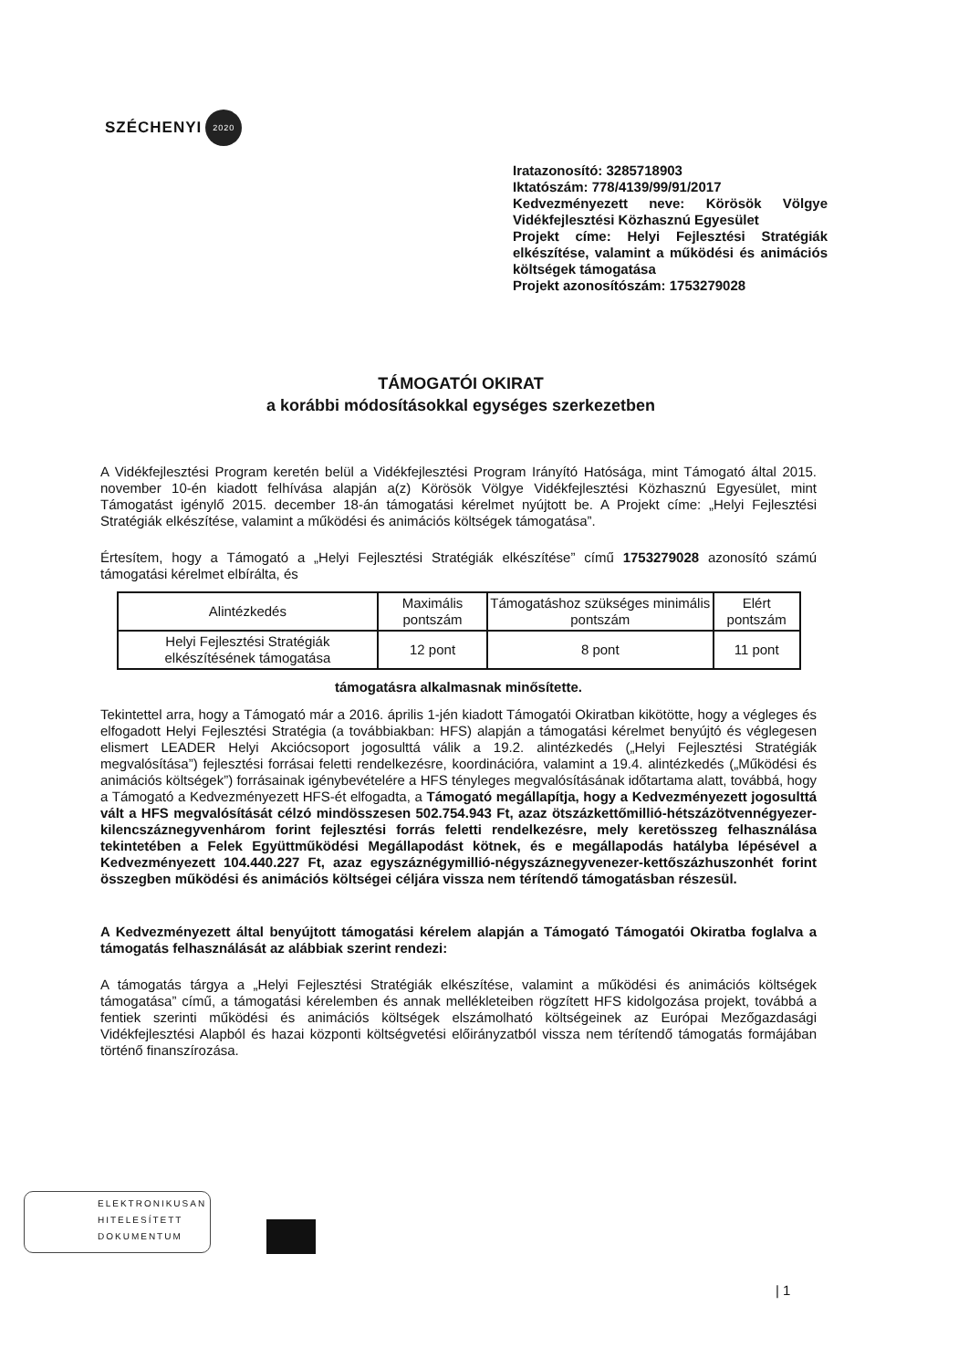SZÉCHENYI 2020
Iratazonosító: 3285718903
Iktatószám: 778/4139/99/91/2017
Kedvezményezett neve: Körösök Völgye Vidékfejlesztési Közhasznú Egyesület
Projekt címe: Helyi Fejlesztési Stratégiák elkészítése, valamint a működési és animációs költségek támogatása
Projekt azonosítószám: 1753279028
TÁMOGATÓI OKIRAT
a korábbi módosításokkal egységes szerkezetben
A Vidékfejlesztési Program keretén belül a Vidékfejlesztési Program Irányító Hatósága, mint Támogató által 2015. november 10-én kiadott felhívása alapján a(z) Körösök Völgye Vidékfejlesztési Közhasznú Egyesület, mint Támogatást igénylő 2015. december 18-án támogatási kérelmet nyújtott be. A Projekt címe: „Helyi Fejlesztési Stratégiák elkészítése, valamint a működési és animációs költségek támogatása”.
Értesítem, hogy a Támogató a „Helyi Fejlesztési Stratégiák elkészítése” című 1753279028 azonosító számú támogatási kérelmet elbírálta, és
| Alintézkedés | Maximális pontszám | Támogatáshoz szükséges minimális pontszám | Elért pontszám |
| --- | --- | --- | --- |
| Helyi Fejlesztési Stratégiák elkészítésének támogatása | 12 pont | 8 pont | 11 pont |
támogatásra alkalmasnak minősítette.
Tekintettel arra, hogy a Támogató már a 2016. április 1-jén kiadott Támogatói Okiratban kikötötte, hogy a végleges és elfogadott Helyi Fejlesztési Stratégia (a továbbiakban: HFS) alapján a támogatási kérelmet benyújtó és véglegesen elismert LEADER Helyi Akciócsoport jogosulttá válik a 19.2. alintézkedés („Helyi Fejlesztési Stratégiák megvalósítása”) fejlesztési forrásai feletti rendelkezésre, koordinációra, valamint a 19.4. alintézkedés („Működési és animációs költségek”) forrásainak igénybevételére a HFS tényleges megvalósításának időtartama alatt, továbbá, hogy a Támogató a Kedvezményezett HFS-ét elfogadta, a Támogató megállapítja, hogy a Kedvezményezett jogosulttá vált a HFS megvalósítását célzó mindösszesen 502.754.943 Ft, azaz ötszázkettőmillió-hétszázötvennégyezer-kilencszáznegyvenhárom forint fejlesztési forrás feletti rendelkezésre, mely keretösszeg felhasználása tekintetében a Felek Együttműködési Megállapodást kötnek, és e megállapodás hatályba lépésével a Kedvezményezett 104.440.227 Ft, azaz egyszáznégymillió-négyszáznegyvenezer-kettőszázhuszonhét forint összegben működési és animációs költségei céljára vissza nem térítendő támogatásban részesül.
A Kedvezményezett által benyújtott támogatási kérelem alapján a Támogató Támogatói Okiratba foglalva a támogatás felhasználását az alábbiak szerint rendezi:
A támogatás tárgya a „Helyi Fejlesztési Stratégiák elkészítése, valamint a működési és animációs költségek támogatása” című, a támogatási kérelemben és annak mellékleteiben rögzített HFS kidolgozása projekt, továbbá a fentiek szerinti működési és animációs költségek elszámolható költségeinek az Európai Mezőgazdasági Vidékfejlesztési Alapból és hazai központi költségvetési előirányzatból vissza nem térítendő támogatás formájában történő finanszírozása.
ELEKTRONIKUSAN
HITELESÍTETT
DOKUMENTUM
| 1